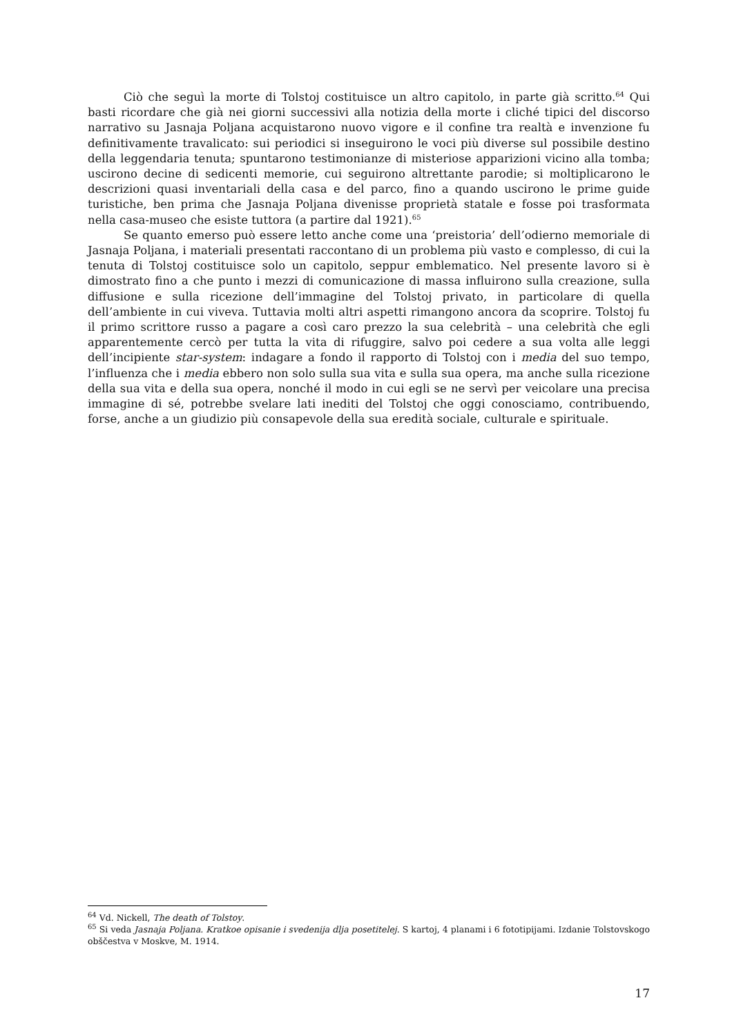Ciò che seguì la morte di Tolstoj costituisce un altro capitolo, in parte già scritto.<sup>64</sup> Qui basti ricordare che già nei giorni successivi alla notizia della morte i cliché tipici del discorso narrativo su Jasnaja Poljana acquistarono nuovo vigore e il confine tra realtà e invenzione fu definitivamente travalicato: sui periodici si inseguirono le voci più diverse sul possibile destino della leggendaria tenuta; spuntarono testimonianze di misteriose apparizioni vicino alla tomba; uscirono decine di sedicenti memorie, cui seguirono altrettante parodie; si moltiplicarono le descrizioni quasi inventariali della casa e del parco, fino a quando uscirono le prime guide turistiche, ben prima che Jasnaja Poljana divenisse proprietà statale e fosse poi trasformata nella casa-museo che esiste tuttora (a partire dal 1921).<sup>65</sup>
Se quanto emerso può essere letto anche come una ‘preistoria’ dell’odierno memoriale di Jasnaja Poljana, i materiali presentati raccontano di un problema più vasto e complesso, di cui la tenuta di Tolstoj costituisce solo un capitolo, seppur emblematico. Nel presente lavoro si è dimostrato fino a che punto i mezzi di comunicazione di massa influirono sulla creazione, sulla diffusione e sulla ricezione dell’immagine del Tolstoj privato, in particolare di quella dell’ambiente in cui viveva. Tuttavia molti altri aspetti rimangono ancora da scoprire. Tolstoj fu il primo scrittore russo a pagare a così caro prezzo la sua celebrità – una celebrità che egli apparentemente cercò per tutta la vita di rifuggire, salvo poi cedere a sua volta alle leggi dell’incipiente star-system: indagare a fondo il rapporto di Tolstoj con i media del suo tempo, l’influenza che i media ebbero non solo sulla sua vita e sulla sua opera, ma anche sulla ricezione della sua vita e della sua opera, nonché il modo in cui egli se ne servì per veicolare una precisa immagine di sé, potrebbe svelare lati inediti del Tolstoj che oggi conosciamo, contribuendo, forse, anche a un giudizio più consapevole della sua eredità sociale, culturale e spirituale.
<sup>64</sup> Vd. Nickell, The death of Tolstoy.
<sup>65</sup> Si veda Jasnaja Poljana. Kratkoe opisanie i svedenija dlja posetitelej. S kartoj, 4 planami i 6 fototipijami. Izdanie Tolstovskogo obščestva v Moskve, M. 1914.
17